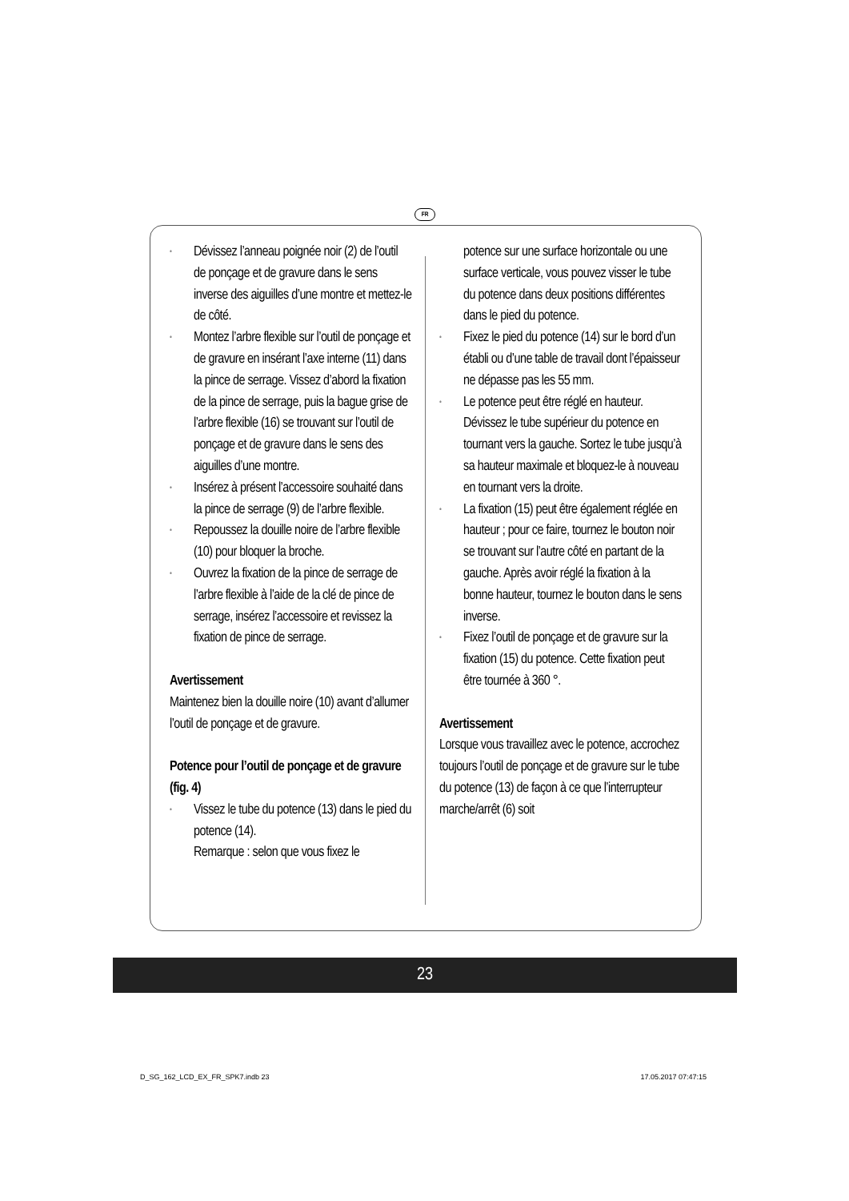FR
• Dévissez l’anneau poignée noir (2) de l’outil de ponçage et de gravure dans le sens inverse des aiguilles d’une montre et mettez-le de côté.
• Montez l’arbre flexible sur l’outil de ponçage et de gravure en insérant l’axe interne (11) dans la pince de serrage. Vissez d’abord la fixation de la pince de serrage, puis la bague grise de l’arbre flexible (16) se trouvant sur l’outil de ponçage et de gravure dans le sens des aiguilles d’une montre.
• Insérez à présent l’accessoire souhaité dans la pince de serrage (9) de l’arbre flexible.
• Repoussez la douille noire de l’arbre flexible (10) pour bloquer la broche.
• Ouvrez la fixation de la pince de serrage de l’arbre flexible à l’aide de la clé de pince de serrage, insérez l’accessoire et revissez la fixation de pince de serrage.
Avertissement
Maintenez bien la douille noire (10) avant d’allumer l’outil de ponçage et de gravure.
Potence pour l’outil de ponçage et de gravure (fig. 4)
• Vissez le tube du potence (13) dans le pied du potence (14).
Remarque : selon que vous fixez le
potence sur une surface horizontale ou une surface verticale, vous pouvez visser le tube du potence dans deux positions différentes dans le pied du potence.
• Fixez le pied du potence (14) sur le bord d’un établi ou d’une table de travail dont l’épaisseur ne dépasse pas les 55 mm.
• Le potence peut être réglé en hauteur. Dévissez le tube supérieur du potence en tournant vers la gauche. Sortez le tube jusqu’à sa hauteur maximale et bloquez-le à nouveau en tournant vers la droite.
• La fixation (15) peut être également réglée en hauteur ; pour ce faire, tournez le bouton noir se trouvant sur l’autre côté en partant de la gauche. Après avoir réglé la fixation à la bonne hauteur, tournez le bouton dans le sens inverse.
• Fixez l’outil de ponçage et de gravure sur la fixation (15) du potence. Cette fixation peut être tournée à 360 °.
Avertissement
Lorsque vous travaillez avec le potence, accrochez toujours l’outil de ponçage et de gravure sur le tube du potence (13) de façon à ce que l’interrupteur marche/arrêt (6) soit
23
D_SG_162_LCD_EX_FR_SPK7.indb 23
17.05.2017 07:47:15